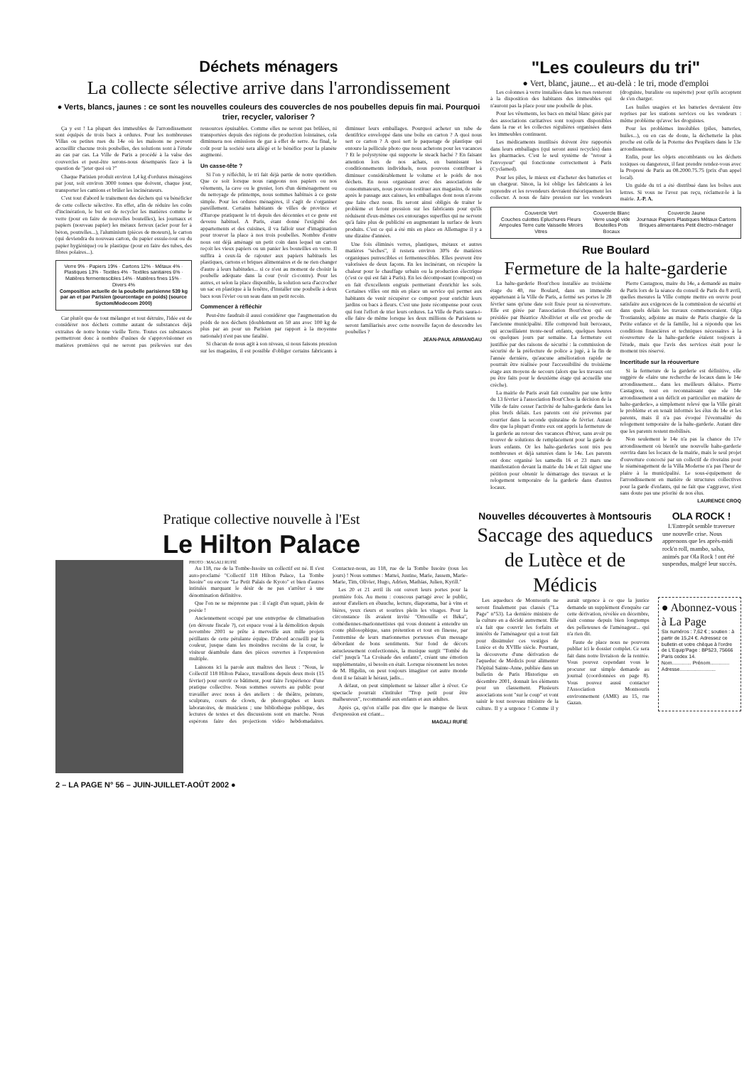Déchets ménagers
La collecte sélective arrive dans l'arrondissement
● Verts, blancs, jaunes : ce sont les nouvelles couleurs des couvercles de nos poubelles depuis fin mai. Pourquoi trier, recycler, valoriser ?
Ça y est ! La plupart des immeubles de l'arrondissement sont équipés de trois bacs à ordures. Pour les nombreuses Villas ou petites rues du 14e où les maisons ne peuvent accueillir chacune trois poubelles, des solutions sont à l'étude au cas par cas. La Ville de Paris a procédé à la valse des couvercles et peut-être serons-nous désemparés face à la question de "jeter quoi où ?"
Chaque Parisien produit environ 1,4 kg d'ordures ménagères par jour, soit environ 3000 tonnes que doivent, chaque jour, transporter les camions et brûler les incinérateurs.
C'est tout d'abord le traitement des déchets qui va bénéficier de cette collecte sélective. En effet, afin de réduire les coûts d'incinération, le but est de recycler les matières comme le verre (pour en faire de nouvelles bouteilles), les journaux et papiers (nouveau papier) les métaux ferreux (acier pour fer à béton, poutrelles...), l'aluminium (pièces de moteurs), le carton (qui deviendra du nouveau carton, du papier essuie-tout ou du papier hygiénique) ou le plastique (pour en faire des tubes, des fibres polaires...).
Verre 9% · Papiers 19% · Cartons 12% · Métaux 4% · Plastiques 13% · Textiles 4% · Textiles sanitaires 6% · Matières fermentescibles 14% · Matières fines 15% · Divers 4%
Composition actuelle de la poubelle parisienne 539 kg par an et par Parisien (pourcentage en poids) (source Syctom/Modecom 2000)
Car plutôt que de tout mélanger et tout détruire, l'idée est de considérer nos déchets comme autant de substances déjà extraites de notre bonne vieille Terre. Toutes ces substances permettront donc à nombre d'usines de s'approvisionner en matières premières qui ne seront pas prélevées sur des ressources épuisables. Comme elles ne seront pas brûlées, ni transportées depuis des régions de production lointaines, cela diminuera nos émissions de gaz à effet de serre. Au final, le coût pour la société sera allégé et le bénéfice pour la planète augmenté.
Un casse-tête ?
Si l'on y réfléchit, le tri fait déjà partie de notre quotidien. Que ce soit lorsque nous rangeons nos papiers ou nos vêtements, la cave ou le grenier, lors d'un déménagement ou du nettoyage de printemps, nous sommes habitués à ce geste simple. Pour les ordures ménagères, il s'agit de s'organiser pareillement. Certains habitants de villes de province et d'Europe pratiquent le tri depuis des décennies et ce geste est devenu habituel. A Paris, étant donné l'exiguïté des appartements et des cuisines, il va falloir user d'imagination pour trouver la place à nos trois poubelles. Nombre d'entre nous ont déjà aménagé un petit coin dans lequel un carton reçoit les vieux papiers ou un panier les bouteilles en verre. Il suffira à ceux-là de rajouter aux papiers habituels les plastiques, cartons et briques alimentaires et de ne rien changer d'autre à leurs habitudes... si ce n'est au moment de choisir la poubelle adéquate dans la cour (voir ci-contre). Pour les autres, et selon la place disponible, la solution sera d'accrocher un sac en plastique à la fenêtre, d'installer une poubelle à deux bacs sous l'évier ou un seau dans un petit recoin.
Commencer à réfléchir
Peut-être faudrait-il aussi considérer que l'augmentation du poids de nos déchets (doublement en 50 ans avec 100 kg de plus par an pour un Parisien par rapport à la moyenne nationale) n'est pas une fatalité.
Si chacun de nous agit à son niveau, si nous faisons pression sur les magasins, il est possible d'obliger certains fabricants à diminuer leurs emballages. Pourquoi acheter un tube de dentifrice enveloppé dans une boîte en carton ? A quoi nous sert ce carton ? A quoi sert le paquetage de plastique qui entoure la pellicule photo que nous achetons pour les vacances ? Et le polystyrène qui supporte le steack haché ? En faisant attention lors de nos achats, en bannissant les conditionnements individuels, nous pouvons contribuer à diminuer considérablement le volume et le poids de nos déchets. En nous organisant avec des associations de consommateurs, nous pouvons restituer aux magasins, de suite après le passage aux caisses, les emballages dont nous n'avons que faire chez nous. Ils seront ainsi obligés de traiter le problème et feront pression sur les fabricants pour qu'ils réduisent d'eux-mêmes ces entourages superflus qui ne servent qu'à faire plus de publicité en augmentant la surface de leurs produits. C'est ce qui a été mis en place en Allemagne il y a une dizaine d'années.
Une fois éliminés verres, plastiques, métaux et autres matières "sèches", il restera environ 30% de matières organiques putrescibles et fermentescibles. Elles peuvent être valorisées de deux façons. En les incinérant, on récupère la chaleur pour le chauffage urbain ou la production électrique (c'est ce qui est fait à Paris). En les décomposant (compost) on en fait d'excellents engrais permettant d'enrichir les sols. Certaines villes ont mis en place un service qui permet aux habitants de venir récupérer ce compost pour enrichir leurs jardins ou bacs à fleurs. C'est une juste récompense pour ceux qui font l'effort de trier leurs ordures. La Ville de Paris saura-t-elle faire de même lorsque les deux millions de Parisiens se seront familiarisés avec cette nouvelle façon de descendre les poubelles ?
JEAN-PAUL ARMANGAU
"Les couleurs du tri"
● Vert, blanc, jaune... et au-delà : le tri, mode d'emploi
Les colonnes à verre installées dans les rues resteront à la disposition des habitants des immeubles qui n'auront pas la place pour une poubelle de plus.
Pour les vêtements, les bacs en métal blanc gérés par des associations caritatives sont toujours disponibles dans la rue et les collectes régulières organisées dans les immeubles continuent.
Les médicaments inutilisés doivent être rapportés dans leurs emballages (qui seront aussi recyclés) dans les pharmacies. C'est le seul système de "retour à l'envoyeur" qui fonctionne correctement à Paris (Cyclamed).
Pour les piles, le mieux est d'acheter des batteries et un chargeur. Sinon, la loi oblige les fabricants à les reprendre et les revendeurs devraient théoriquement les collecter. A nous de faire pression sur les vendeurs (droguiste, buraliste ou supérette) pour qu'ils acceptent de s'en charger.
Les huiles usagées et les batteries devraient être reprises par les stations services ou les vendeurs : même problème qu'avec les droguistes.
Pour les problèmes insolubles (piles, batteries, huiles...), ou en cas de doute, la déchetterie la plus proche est celle de la Poterne des Peupliers dans le 13e arrondissement.
Enfin, pour les objets encombrants ou les déchets toxiques ou dangereux, il faut prendre rendez-vous avec la Propreté de Paris au 08.2000.75.75 (prix d'un appel local).
Un guide du tri a été distribué dans les boîtes aux lettres. Si vous ne l'avez pas reçu, réclamez-le à la mairie. J.-P. A.
Couvercle Vert
Couches culottes Epluchures Fleurs Ampoules Terre cuite Vaisselle Miroirs Vitres
Couvercle Blanc
Verre usagé vide Bouteilles Pots Bocaux
Couvercle Jaune
Journaux Papiers Plastiques Métaux Cartons Briques alimentaires Petit électro-ménager
Rue Boulard
Fermeture de la halte-garderie
La halte-garderie Bout'chou installée au troisième étage du 40, rue Boulard, dans un immeuble appartenant à la Ville de Paris, a fermé ses portes le 28 février sans qu'une date soit fixée pour sa réouverture. Elle est gérée par l'association Bout'chou qui est présidée par Béatrice Abollivier et elle est proche de l'ancienne municipalité. Elle comprend huit berceaux, qui accueillaient trente-neuf enfants, quelques heures ou quelques jours par semaine. La fermeture est justifiée par des raisons de sécurité : la commission de sécurité de la préfecture de police a jugé, à la fin de l'année dernière, qu'aucune amélioration rapide ne pourrait être réalisée pour l'accessibilité du troisième étage aux moyens de secours (alors que les travaux ont pu être faits pour le deuxième étage qui accueille une crèche).
La mairie de Paris avait fait connaître par une lettre du 13 février à l'association Bout'Chou la décision de la Ville de faire cesser l'activité de halte-garderie dans les plus brefs délais. Les parents ont été prévenus par courrier dans la seconde quinzaine de février. Autant dire que la plupart d'entre eux ont appris la fermeture de la garderie au retour des vacances d'hiver, sans avoir pu trouver de solutions de remplacement pour la garde de leurs enfants. Or les halte-garderies sont très peu nombreuses et déjà saturées dans le 14e. Les parents ont donc organisé les samedis 16 et 23 mars une manifestation devant la mairie du 14e et fait signer une pétition pour obtenir le démarrage des travaux et le relogement temporaire de la garderie dans d'autres locaux.
Pierre Castagnou, maire du 14e, a demandé au maire de Paris lors de la séance du conseil de Paris du 8 avril, quelles mesures la Ville compte mettre en œuvre pour satisfaire aux exigences de la commission de sécurité et dans quels délais les travaux commenceraient. Olga Trostiansky, adjointe au maire de Paris chargée de la Petite enfance et de la famille, lui a répondu que les conditions financières et techniques nécessaires à la réouverture de la halte-garderie étaient toujours à l'étude, mais que l'avis des services était pour le moment très réservé.
Incertitude sur la réouverture
Si la fermeture de la garderie est définitive, elle suggère de «faire une recherche de locaux dans le 14e arrondissement... dans les meilleurs délais». Pierre Castagnou, tout en reconnaissant que «le 14e arrondissement a un déficit en particulier en matière de halte-garderie», a simplement relevé que la Ville gérait le problème et en tenait informés les élus du 14e et les parents, mais il n'a pas évoqué l'éventualité du relogement temporaire de la halte-garderie. Autant dire que les parents restent mobilisés.
Non seulement le 14e n'a pas la chance du 17e arrondissement où bientôt une nouvelle halte-garderie ouvrira dans les locaux de la mairie, mais le seul projet d'ouverture concocté par un collectif de riverains pour le réaménagement de la Villa Moderne n'a pas l'heur de plaire à la municipalité. Le sous-équipement de l'arrondissement en matière de structures collectives pour la garde d'enfants, qui ne fait que s'aggraver, n'est sans doute pas une priorité de nos élus.
LAURENCE CROQ
Pratique collective nouvelle à l'Est
Le Hilton Palace
PHOTO : MAGALI RUFIÉ
Au 118, rue de la Tombe-Issoire un collectif est né. Il s'est auto-proclamé "Collectif 118 Hilton Palace, La Tombe Issoire" ou encore "Le Petit Palais de Kyoto" et bien d'autres intitulés marquant le désir de ne pas s'arrêter à une dénomination définitive.
Que l'on ne se méprenne pas : il s'agit d'un squatt, plein de poésie !
Anciennement occupé par une entreprise de climatisation (en déroute fiscale ?), cet espace voué à la démolition depuis novembre 2001 se prête à merveille aux mille projets pétillants de cette pétulante équipe. D'abord accueilli par la couleur, jusque dans les moindres recoins de la cour, le visiteur déambule dans des pièces ouvertes à l'expression multiple.
Laissons ici la parole aux maîtres des lieux : "Nous, le Collectif 118 Hilton Palace, travaillons depuis deux mois (15 février) pour ouvrir ce bâtiment, pour faire l'expérience d'une pratique collective. Nous sommes ouverts au public pour travailler avec nous à des ateliers : de théâtre, peinture, sculpture, cours de clown, de photographes et leurs laboratoires, de musiciens ; une bibliothèque publique, des lectures de textes et des discussions sont en marche. Nous espérons faire des projections vidéo hebdomadaires. Contactez-nous, au 118, rue de la Tombe Issoire (tous les jours) ! Nous sommes : Mattei, Justine, Marie, Jassem, Marie-Marie, Tim, Olivier, Hugo, Adrien, Mathias, Julien, Kyrill."
Les 20 et 21 avril ils ont ouvert leurs portes pour la première fois. Au menu : couscous partagé avec le public, autour d'ateliers en ébauche, lecture, diaporama, bar à vins et bières, yeux rieurs et sourires plein les visages. Pour la circonstance ils avaient invité "Ornouille et Béka", comédiennes-marionnettistes qui vous donnent à entendre un conte philosophique, sans prétention et tout en finesse, par l'entremise de leurs marionnettes porteuses d'un message débordant de bons sentiments. Sur fond de décors astucieusement confectionnés, la musique surgit "Tombé du ciel" jusqu'à "La Croisade des enfants", créant une émotion supplémentaire, si besoin en était. Lorsque résonnent les notes de M. Higelin, on peut toujours imaginer cet autre monde dont il se faisait le héraut, jadis...
A défaut, on peut simplement se laisser aller à rêver. Ce spectacle pourrait s'intituler "Trop petit pour être malheureux", recommandé aux enfants et aux adultes.
Après ça, qu'on n'aille pas dire que le manque de lieux d'expression est criant...
MAGALI RUFIÉ
Nouvelles découvertes à Montsouris
Saccage des aqueducs de Lutèce et de Médicis
OLA ROCK !
L'Entrepôt semble traverser une nouvelle crise. Nous apprenons que les après-midi rock'n roll, mambo, salsa, animés par Ola Rock ! ont été suspendus, malgré leur succès.
Les aqueducs de Montsouris ne seront finalement pas classés ("La Page" n°53). La dernière ministre de la culture en a décidé autrement. Elle n'a fait que couvrir les forfaits et intérêts de l'aménageur qui a tout fait pour dissimuler ces vestiges de Lutèce et du XVIIIe siècle. Pourtant, la découverte d'une dérivation de l'aqueduc de Médicis pour alimenter l'hôpital Sainte-Anne, publiée dans un bulletin de Paris Historique en décembre 2001, donnait les éléments pour un classement. Plusieurs associations sont "sur le coup" et vont saisir le tout nouveau ministre de la culture. Il y a urgence ! Comme il y aurait urgence à ce que la justice demande un supplément d'enquête car cette dérivation, révélée en décembre, était connue depuis bien longtemps des pelleteuses de l'aménageur... qui n'a rien dit.
Faute de place nous ne pouvons publier ici le dossier complet. Ce sera fait dans notre livraison de la rentrée. Vous pouvez cependant vous le procurer sur simple demande au journal (coordonnées en page 8). Vous pouvez aussi contacter l'Association Montsouris environnement (AME) au 15, rue Gazan.
● Abonnez-vous à La Page
Six numéros : 7,62 € ; soutien : à partir de 15,24 €. Adressez ce bulletin et votre chèque à l'ordre de L'Equip'Page : BP523, 75666 Paris cedex 14.
Nom.............. Prénom..............
Adresse..........................
2 – LA PAGE N° 56 – JUIN-JUILLET-AOÛT 2002 ●